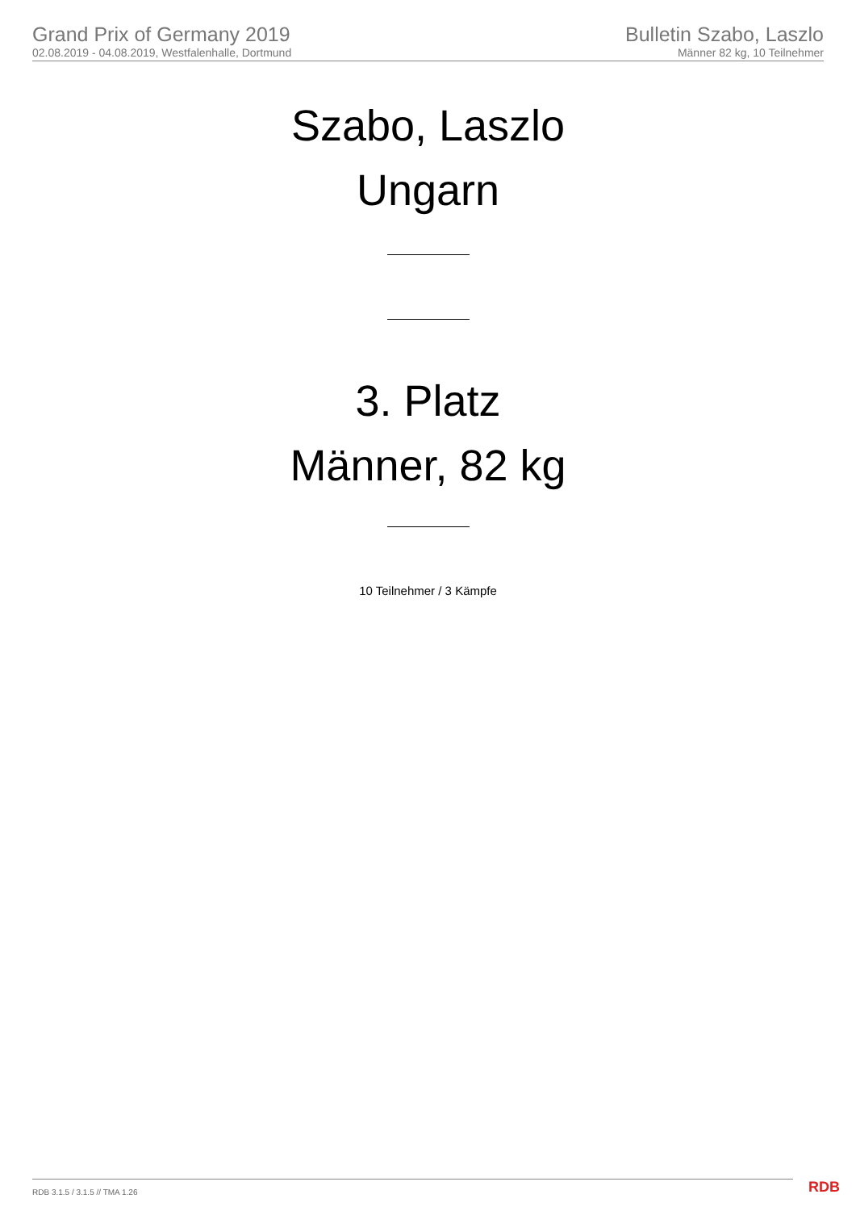Grand Prix of Germany 2019
02.08.2019 - 04.08.2019, Westfalenhalle, Dortmund
Bulletin Szabo, Laszlo
Männer 82 kg, 10 Teilnehmer
Szabo, Laszlo
Ungarn
3. Platz
Männer, 82 kg
10 Teilnehmer / 3 Kämpfe
RDB 3.1.5 / 3.1.5 // TMA 1.26 RDB